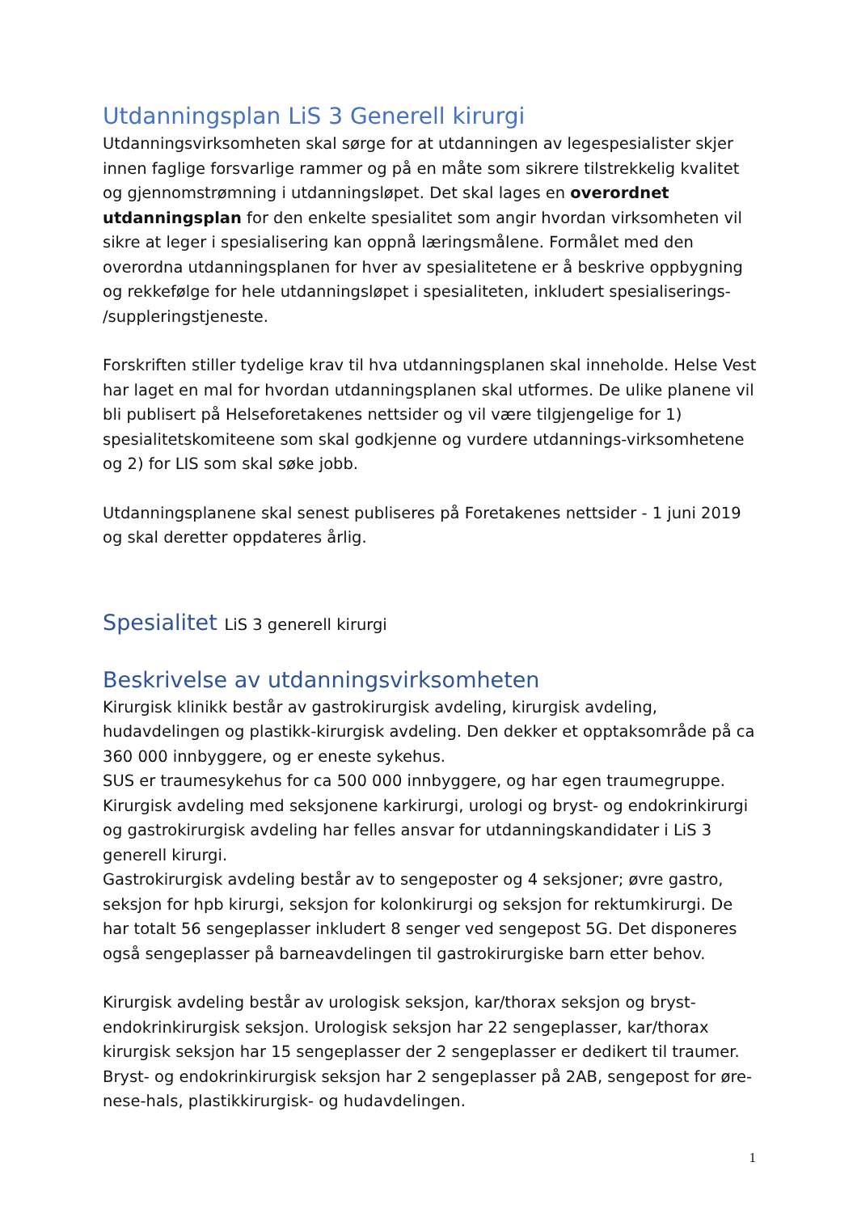Utdanningsplan LiS 3 Generell kirurgi
Utdanningsvirksomheten skal sørge for at utdanningen av legespesialister skjer innen faglige forsvarlige rammer og på en måte som sikrere tilstrekkelig kvalitet og gjennomstrømning i utdanningsløpet. Det skal lages en overordnet utdanningsplan for den enkelte spesialitet som angir hvordan virksomheten vil sikre at leger i spesialisering kan oppnå læringsmålene. Formålet med den overordna utdanningsplanen for hver av spesialitetene er å beskrive oppbygning og rekkefølge for hele utdanningsløpet i spesialiteten, inkludert spesialiserings- /suppleringstjeneste.
Forskriften stiller tydelige krav til hva utdanningsplanen skal inneholde. Helse Vest har laget en mal for hvordan utdanningsplanen skal utformes. De ulike planene vil bli publisert på Helseforetakenes nettsider og vil være tilgjengelige for 1) spesialitetskomiteene som skal godkjenne og vurdere utdannings-virksomhetene og 2) for LIS som skal søke jobb.
Utdanningsplanene skal senest publiseres på Foretakenes nettsider - 1 juni 2019 og skal deretter oppdateres årlig.
Spesialitet LiS 3 generell kirurgi
Beskrivelse av utdanningsvirksomheten
Kirurgisk klinikk består av gastrokirurgisk avdeling, kirurgisk avdeling, hudavdelingen og plastikk-kirurgisk avdeling. Den dekker et opptaksområde på ca 360 000 innbyggere, og er eneste sykehus.
SUS er traumesykehus for ca 500 000 innbyggere, og har egen traumegruppe.
Kirurgisk avdeling med seksjonene karkirurgi, urologi og bryst- og endokrinkirurgi og gastrokirurgisk avdeling har felles ansvar for utdanningskandidater i LiS 3 generell kirurgi.
Gastrokirurgisk avdeling består av to sengeposter og 4 seksjoner; øvre gastro, seksjon for hpb kirurgi, seksjon for kolonkirurgi og seksjon for rektumkirurgi. De har totalt 56 sengeplasser inkludert 8 senger ved sengepost 5G. Det disponeres også sengeplasser på barneavdelingen til gastrokirurgiske barn etter behov.
Kirurgisk avdeling består av urologisk seksjon, kar/thorax seksjon og bryst-endokrinkirurgisk seksjon. Urologisk seksjon har 22 sengeplasser, kar/thorax kirurgisk seksjon har 15 sengeplasser der 2 sengeplasser er dedikert til traumer. Bryst- og endokrinkirurgisk seksjon har 2 sengeplasser på 2AB, sengepost for øre-nese-hals, plastikkirurgisk- og hudavdelingen.
1